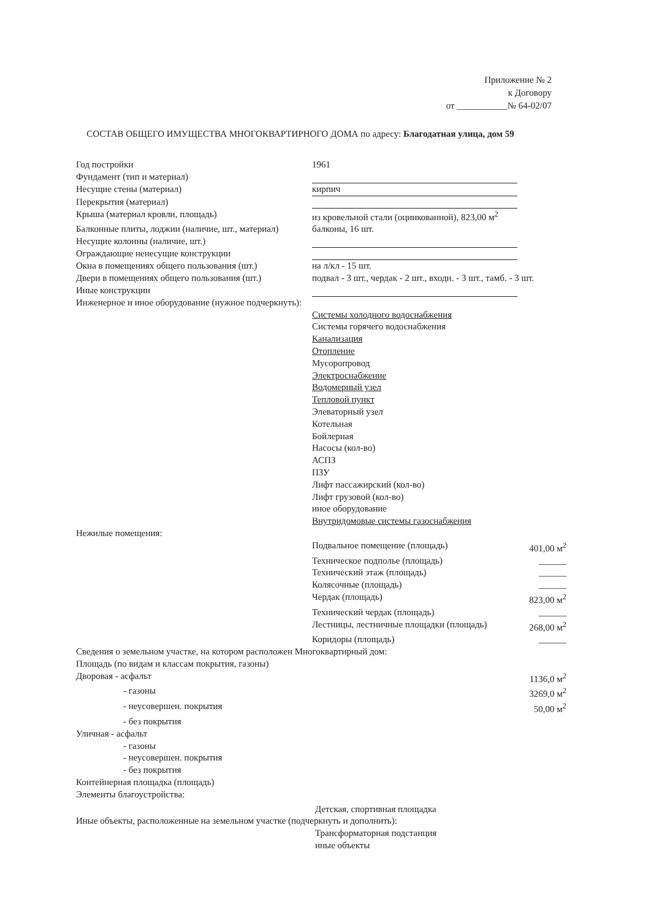Приложение № 2
к Договору
от ___________№ 64-02/07
СОСТАВ ОБЩЕГО ИМУЩЕСТВА МНОГОКВАРТИРНОГО ДОМА по адресу: Благодатная улица, дом 59
Год постройки 1961
Фундамент (тип и материал)
Несущие стены (материал) кирпич
Перекрытия (материал)
Крыша (материал кровли, площадь) из кровельной стали (оцинкованной), 823,00 м<sup>2</sup>
Балконные плиты, лоджии (наличие, шт., материал)
балконы, 16 шт.
Несущие колонны (наличие, шт.)
Ограждающие ненесущие конструкции
Окна в помещениях общего пользования (шт.) на л/кл - 15 шт.
Двери в помещениях общего пользования (шт.)
подвал - 3 шт., чердак - 2 шт., входн. - 3 шт., тамб. - 3 шт.
Иные конструкции
Инженерное и иное оборудование (нужное подчеркнуть):
Системы холодного водоснабжения
Системы горячего водоснабжения
Канализация
Отопление
Мусоропровод
Электроснабжение
Водомерный узел
Тепловой пункт
Элеваторный узел
Котельная
Бойлерная
Насосы (кол-во)
АСПЗ
ПЗУ
Лифт пассажирский (кол-во)
Лифт грузовой (кол-во)
иное оборудование
Внутридомовые системы газоснабжения
Нежилые помещения:
Подвальное помещение (площадь) 401,00 м<sup>2</sup>
Техническое подполье (площадь) ______
Технический этаж (площадь) ______
Колясочные (площадь) ______
Чердак (площадь) 823,00 м<sup>2</sup>
Технический чердак (площадь) ______
Лестницы, лестничные площадки (площадь)
268,00 м<sup>2</sup>
Коридоры (площадь) ______
Сведения о земельном участке, на котором расположен Многоквартирный дом:
Площадь (по видам и классам покрытия, газоны)
Дворовая - асфальт 1136,0 м<sup>2</sup>
- газоны 3269,0 м<sup>2</sup>
- неусовершен. покрытия 50,00 м<sup>2</sup>
- без покрытия
Уличная - асфальт
- газоны
- неусовершен. покрытия
- без покрытия
Контейнерная площадка (площадь)
Элементы благоустройства:
Детская, спортивная площадка
Иные объекты, расположенные на земельном участке (подчеркнуть и дополнить):
Трансформаторная подстанция
иные объекты